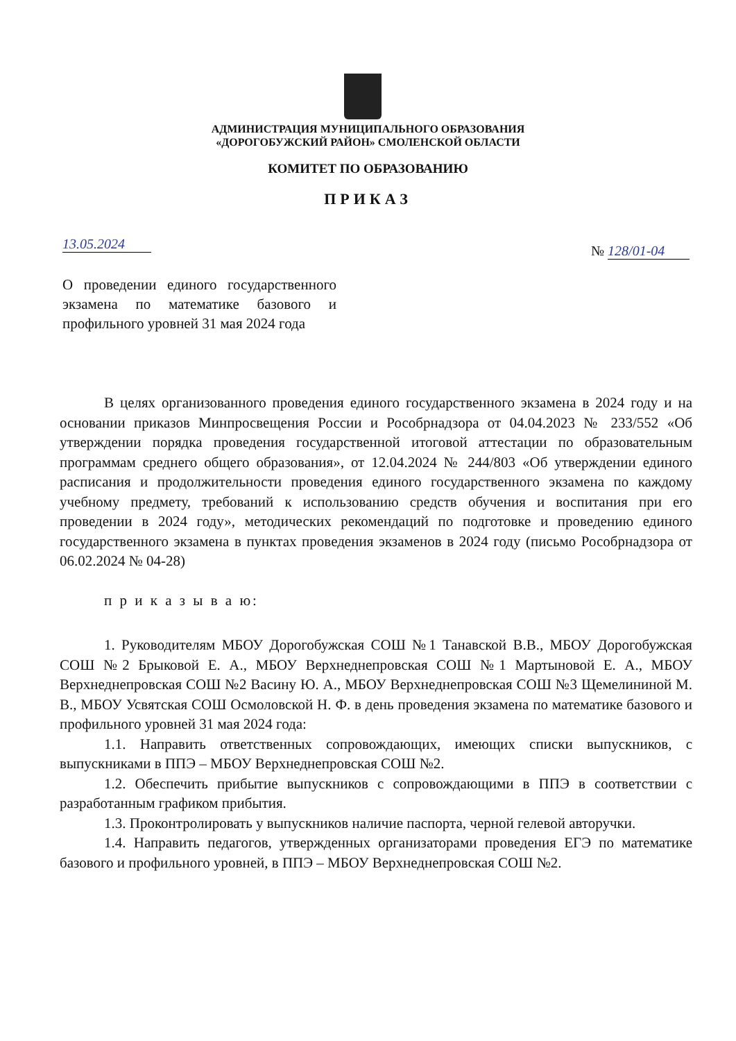АДМИНИСТРАЦИЯ МУНИЦИПАЛЬНОГО ОБРАЗОВАНИЯ
«ДОРОГОБУЖСКИЙ РАЙОН» СМОЛЕНСКОЙ ОБЛАСТИ
КОМИТЕТ ПО ОБРАЗОВАНИЮ
ПРИКАЗ
13.05.2024 № 128/01-04
О проведении единого государственного экзамена по математике базового и профильного уровней 31 мая 2024 года
В целях организованного проведения единого государственного экзамена в 2024 году и на основании приказов Минпросвещения России и Рособрнадзора от 04.04.2023 № 233/552 «Об утверждении порядка проведения государственной итоговой аттестации по образовательным программам среднего общего образования», от 12.04.2024 № 244/803 «Об утверждении единого расписания и продолжительности проведения единого государственного экзамена по каждому учебному предмету, требований к использованию средств обучения и воспитания при его проведении в 2024 году», методических рекомендаций по подготовке и проведению единого государственного экзамена в пунктах проведения экзаменов в 2024 году (письмо Рособрнадзора от 06.02.2024 № 04-28)
п р и к а з ы в а ю:
1. Руководителям МБОУ Дорогобужская СОШ №1 Танавской В.В., МБОУ Дорогобужская СОШ №2 Брыковой Е. А., МБОУ Верхнеднепровская СОШ №1 Мартыновой Е. А., МБОУ Верхнеднепровская СОШ №2 Васину Ю. А., МБОУ Верхнеднепровская СОШ №3 Щемелининой М. В., МБОУ Усвятская СОШ Осмоловской Н. Ф. в день проведения экзамена по математике базового и профильного уровней 31 мая 2024 года:
1.1. Направить ответственных сопровождающих, имеющих списки выпускников, с выпускниками в ППЭ – МБОУ Верхнеднепровская СОШ №2.
1.2. Обеспечить прибытие выпускников с сопровождающими в ППЭ в соответствии с разработанным графиком прибытия.
1.3. Проконтролировать у выпускников наличие паспорта, черной гелевой авторучки.
1.4. Направить педагогов, утвержденных организаторами проведения ЕГЭ по математике базового и профильного уровней, в ППЭ – МБОУ Верхнеднепровская СОШ №2.